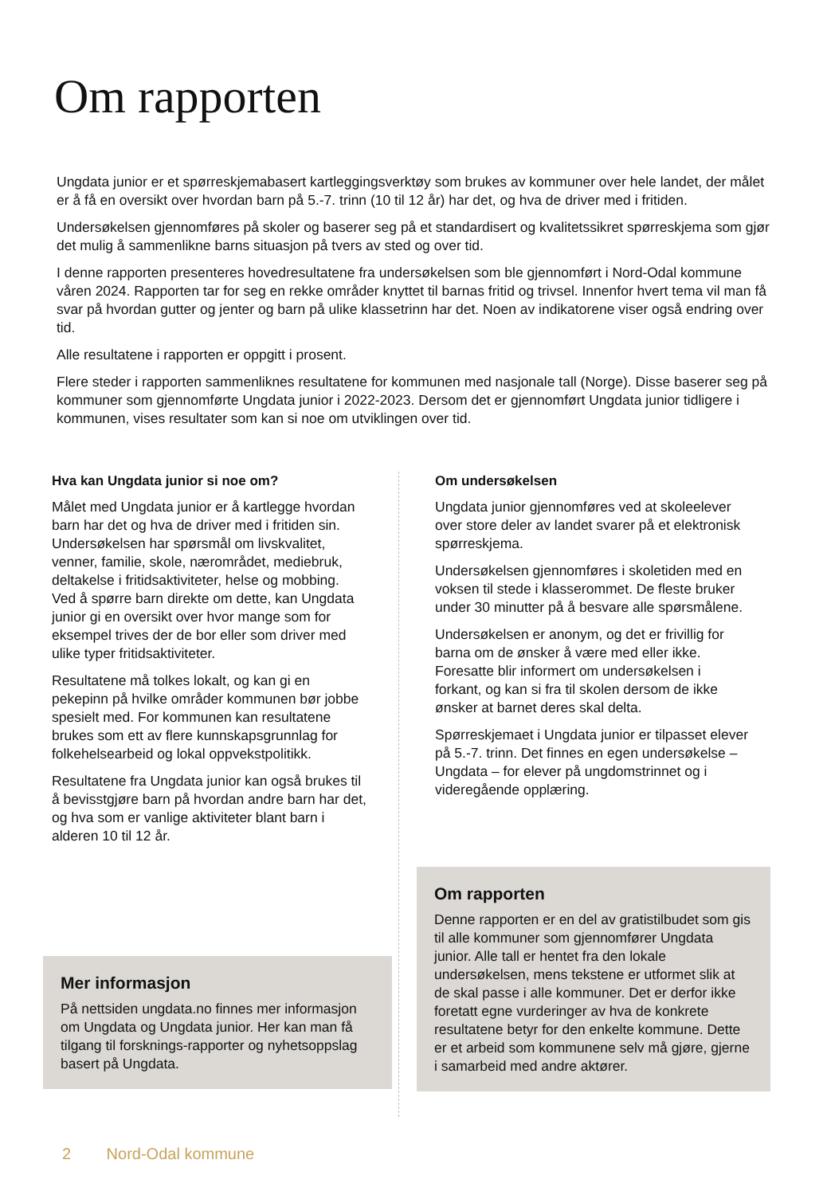Om rapporten
Ungdata junior er et spørreskjemabasert kartleggingsverktøy som brukes av kommuner over hele landet, der målet er å få en oversikt over hvordan barn på 5.-7. trinn (10 til 12 år) har det, og hva de driver med i fritiden.
Undersøkelsen gjennomføres på skoler og baserer seg på et standardisert og kvalitetssikret spørreskjema som gjør det mulig å sammenlikne barns situasjon på tvers av sted og over tid.
I denne rapporten presenteres hovedresultatene fra undersøkelsen som ble gjennomført i Nord-Odal kommune våren 2024. Rapporten tar for seg en rekke områder knyttet til barnas fritid og trivsel. Innenfor hvert tema vil man få svar på hvordan gutter og jenter og barn på ulike klassetrinn har det. Noen av indikatorene viser også endring over tid.
Alle resultatene i rapporten er oppgitt i prosent.
Flere steder i rapporten sammenliknes resultatene for kommunen med nasjonale tall (Norge). Disse baserer seg på kommuner som gjennomførte Ungdata junior i 2022-2023. Dersom det er gjennomført Ungdata junior tidligere i kommunen, vises resultater som kan si noe om utviklingen over tid.
Hva kan Ungdata junior si noe om?
Målet med Ungdata junior er å kartlegge hvordan barn har det og hva de driver med i fritiden sin. Undersøkelsen har spørsmål om livskvalitet, venner, familie, skole, nærområdet, mediebruk, deltakelse i fritidsaktiviteter, helse og mobbing. Ved å spørre barn direkte om dette, kan Ungdata junior gi en oversikt over hvor mange som for eksempel trives der de bor eller som driver med ulike typer fritidsaktiviteter.
Resultatene må tolkes lokalt, og kan gi en pekepinn på hvilke områder kommunen bør jobbe spesielt med. For kommunen kan resultatene brukes som ett av flere kunnskapsgrunnlag for folkehelsearbeid og lokal oppvekstpolitikk.
Resultatene fra Ungdata junior kan også brukes til å bevisstgjøre barn på hvordan andre barn har det, og hva som er vanlige aktiviteter blant barn i alderen 10 til 12 år.
Mer informasjon
På nettsiden ungdata.no finnes mer informasjon om Ungdata og Ungdata junior. Her kan man få tilgang til forsknings-rapporter og nyhetsoppslag basert på Ungdata.
Om undersøkelsen
Ungdata junior gjennomføres ved at skoleelever over store deler av landet svarer på et elektronisk spørreskjema.
Undersøkelsen gjennomføres i skoletiden med en voksen til stede i klasserommet. De fleste bruker under 30 minutter på å besvare alle spørsmålene.
Undersøkelsen er anonym, og det er frivillig for barna om de ønsker å være med eller ikke. Foresatte blir informert om undersøkelsen i forkant, og kan si fra til skolen dersom de ikke ønsker at barnet deres skal delta.
Spørreskjemaet i Ungdata junior er tilpasset elever på 5.-7. trinn. Det finnes en egen undersøkelse – Ungdata – for elever på ungdomstrinnet og i videregående opplæring.
Om rapporten
Denne rapporten er en del av gratistilbudet som gis til alle kommuner som gjennomfører Ungdata junior. Alle tall er hentet fra den lokale undersøkelsen, mens tekstene er utformet slik at de skal passe i alle kommuner. Det er derfor ikke foretatt egne vurderinger av hva de konkrete resultatene betyr for den enkelte kommune. Dette er et arbeid som kommunene selv må gjøre, gjerne i samarbeid med andre aktører.
2 Nord-Odal kommune